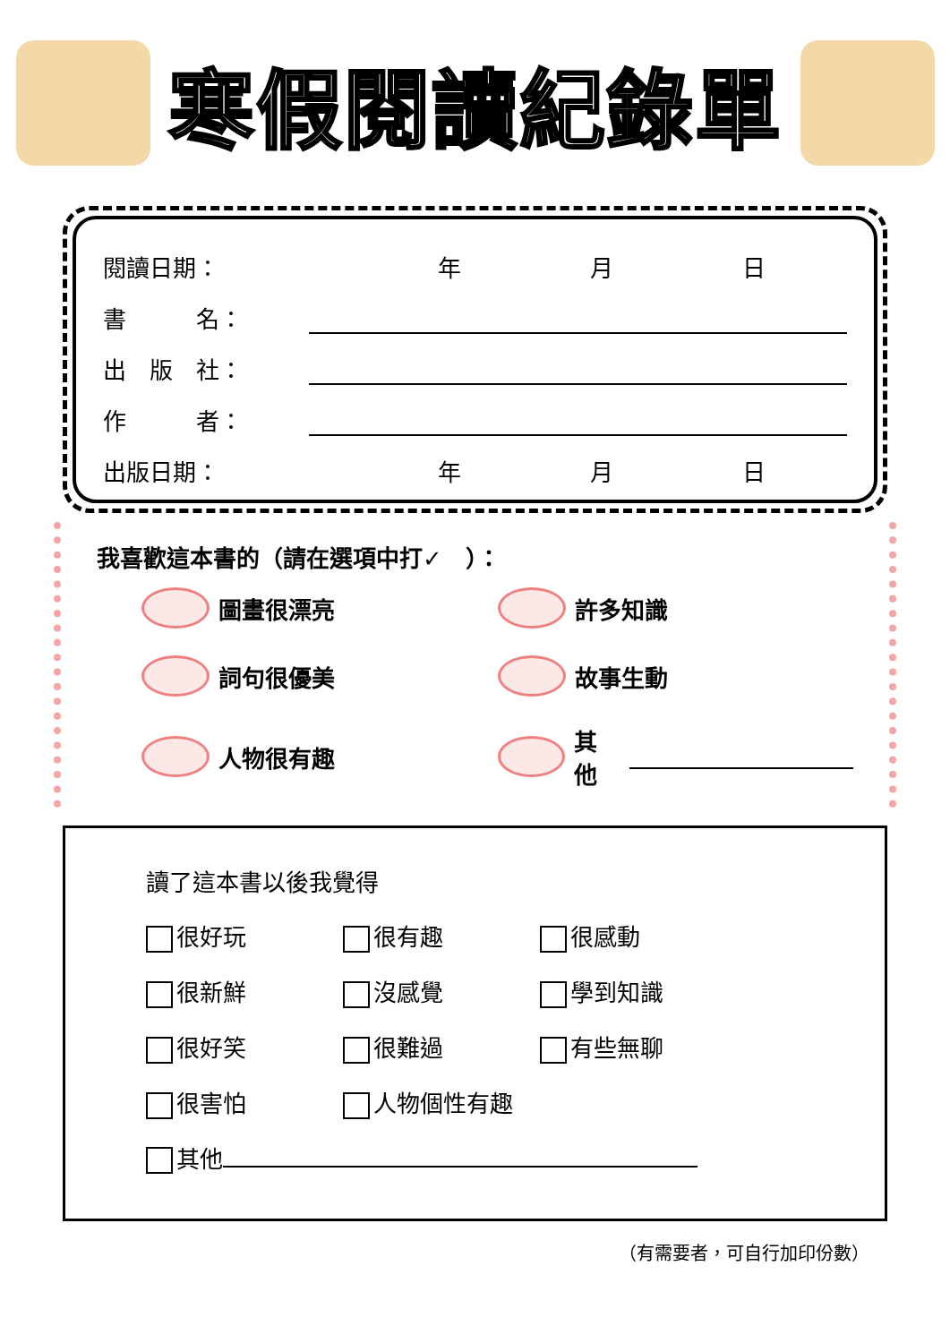寒假閱讀紀錄單
閱讀日期：
年 月 日
書　　　名：
出　版　社：
作　　　者：
出版日期：
年 月 日
我喜歡這本書的（請在選項中打✓　）：
圖畫很漂亮
許多知識
詞句很優美
故事生動
人物很有趣
其他
讀了這本書以後我覺得
很好玩
很有趣
很感動
很新鮮
沒感覺
學到知識
很好笑
很難過
有些無聊
很害怕
人物個性有趣
其他
（有需要者，可自行加印份數）